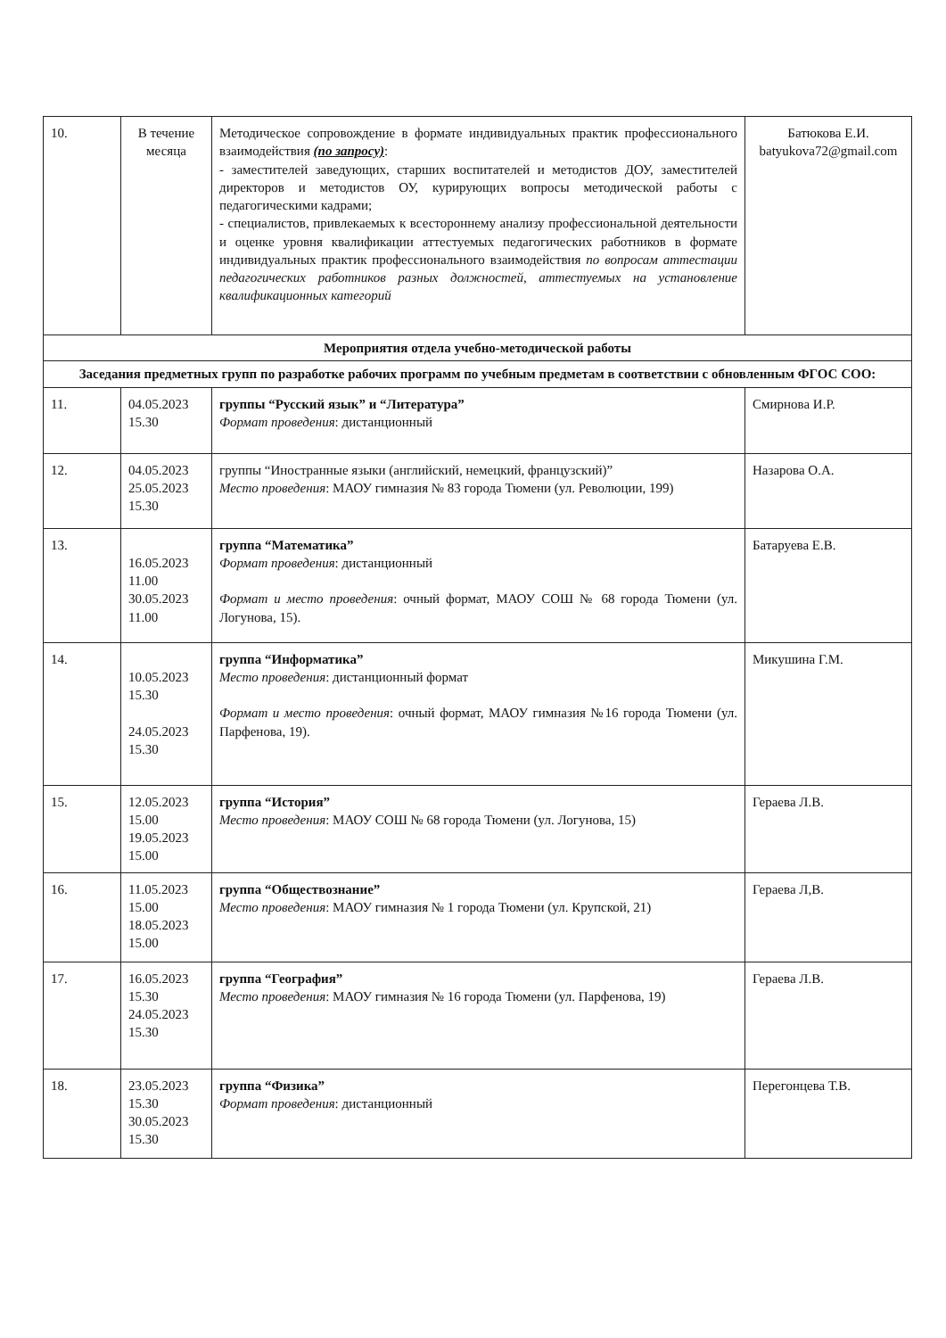| 10. | В течение месяца | Методическое сопровождение в формате индивидуальных практик профессионального взаимодействия (по запросу) : - заместителей заведующих, старших воспитателей и методистов ДОУ, заместителей директоров и методистов ОУ, курирующих вопросы методической работы с педагогическими кадрами; - специалистов, привлекаемых к всестороннему анализу профессиональной деятельности и оценке уровня квалификации аттестуемых педагогических работников в формате индивидуальных практик профессионального взаимодействия по вопросам аттестации педагогических работников разных должностей, аттестуемых на установление квалификационных категорий | Батюкова Е.И. batyukova72@gmail.com |
| Мероприятия отдела учебно-методической работы | | | |
| Заседания предметных групп по разработке рабочих программ по учебным предметам в соответствии с обновленным ФГОС СОО: | | | |
| 11. | 04.05.2023 15.30 | группы “Русский язык” и “Литература” Формат проведения : дистанционный | Смирнова И.Р. |
| 12. | 04.05.2023 25.05.2023 15.30 | группы “Иностранные языки (английский, немецкий, французский)” Место проведения : МАОУ гимназия № 83 города Тюмени (ул. Революции, 199) | Назарова О.А. |
| 13. | 16.05.2023 11.00 30.05.2023 11.00 | группа “Математика” Формат проведения : дистанционный Формат и место проведения : очный формат, МАОУ СОШ № 68 города Тюмени (ул. Логунова, 15). | Батаруева Е.В. |
| 14. | 10.05.2023 15.30 24.05.2023 15.30 | группа “Информатика” Место проведения : дистанционный формат Формат и место проведения : очный формат, МАОУ гимназия №16 города Тюмени (ул. Парфенова, 19). | Микушина Г.М. |
| 15. | 12.05.2023 15.00 19.05.2023 15.00 | группа “История” Место проведения : МАОУ СОШ № 68 города Тюмени (ул. Логунова, 15) | Гераева Л.В. |
| 16. | 11.05.2023 15.00 18.05.2023 15.00 | группа “Обществознание” Место проведения : МАОУ гимназия № 1 города Тюмени (ул. Крупской, 21) | Гераева Л,В. |
| 17. | 16.05.2023 15.30 24.05.2023 15.30 | группа “География” Место проведения : МАОУ гимназия № 16 города Тюмени (ул. Парфенова, 19) | Гераева Л.В. |
| 18. | 23.05.2023 15.30 30.05.2023 15.30 | группа “Физика” Формат проведения : дистанционный | Перегонцева Т.В. |